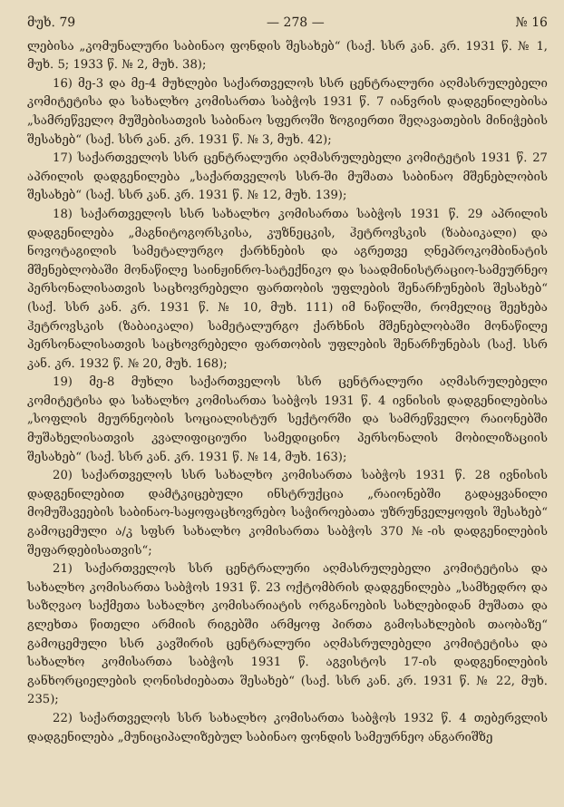მუხ. 79 — 278 — № 16
ლებისა „კომუნალური საბინაო ფონდის შესახებ“ (საქ. სსრ კან. კრ. 1931 წ. № 1, მუხ. 5; 1933 წ. № 2, მუხ. 38);
16) მე-3 და მე-4 მუხლები საქართველოს სსრ ცენტრალური აღმასრულებელი კომიტეტისა და სახალხო კომისართა საბჭოს 1931 წ. 7 იანვრის დადგენილებისა „სამრეწველო მუშებისათვის საბინაო სფეროში ზოგიერთი შეღავათების მინიჭების შესახებ“ (საქ. სსრ კან. კრ. 1931 წ. № 3, მუხ. 42);
17) საქართველოს სსრ ცენტრალური აღმასრულებელი კომიტეტის 1931 წ. 27 აპრილის დადგენილება „საქართველოს სსრ-ში მუშათა საბინაო მშენებლობის შესახებ“ (საქ. სსრ კან. კრ. 1931 წ. № 12, მუხ. 139);
18) საქართველოს სსრ სახალხო კომისართა საბჭოს 1931 წ. 29 აპრილის დადგენილება „მაგნიტოგორსკისა, კუზნეცკის, ჰეტროვსკის (ზაბაიკალი) და ნოვოტაგილის სამეტალურგო ქარხნების და აგრეთვე ღნეპროკომბინატის მშენებლობაში მონაწილე საინჟინრო-სატექნიკო და საადმინისტრაციო-სამეურნეო პერსონალისათვის საცხოვრებელი ფართობის უფლების შენარჩუნების შესახებ“ (საქ. სსრ კან. კრ. 1931 წ. № 10, მუხ. 111) იმ ნაწილში, რომელიც შეეხება ჰეტროვსკის (ზაბაიკალი) სამეტალურგო ქარხნის მშენებლობაში მონაწილე პერსონალისათვის საცხოვრებელი ფართობის უფლების შენარჩუნებას (საქ. სსრ კან. კრ. 1932 წ. № 20, მუხ. 168);
19) მე-8 მუხლი საქართველოს სსრ ცენტრალური აღმასრულებელი კომიტეტისა და სახალხო კომისართა საბჭოს 1931 წ. 4 ივნისის დადგენილებისა „სოფლის მეურნეობის სოციალისტურ სექტორში და სამრეწველო რაიონებში მუშახელისათვის კვალიფიციური სამედიცინო პერსონალის მობილიზაციის შესახებ“ (საქ. სსრ კან. კრ. 1931 წ. № 14, მუხ. 163);
20) საქართველოს სსრ სახალხო კომისართა საბჭოს 1931 წ. 28 ივნისის დადგენილებით დამტკიცებული ინსტრუქცია „რაიონებში გადაყვანილი მომუშავეების საბინაო-საყოფაცხოვრებო საჭიროებათა უზრუნველყოფის შესახებ“ გამოცემული ა/კ სფსრ სახალხო კომისართა საბჭოს 370 №-ის დადგენილების შეფარდებისათვის“;
21) საქართველოს სსრ ცენტრალური აღმასრულებელი კომიტეტისა და სახალხო კომისართა საბჭოს 1931 წ. 23 ოქტომბრის დადგენილება „სამხედრო და საზღვაო საქმეთა სახალხო კომისარიატის ორგანოების სახლებიდან მუშათა და გლეხთა წითელი არმიის რიგებში არმყოფ პირთა გამოსახლების თაობაზე“ გამოცემული სსრ კავშირის ცენტრალური აღმასრულებელი კომიტეტისა და სახალხო კომისართა საბჭოს 1931 წ. აგვისტოს 17-ის დადგენილების განხორციელების ღონისძიებათა შესახებ“ (საქ. სსრ კან. კრ. 1931 წ. № 22, მუხ. 235);
22) საქართველოს სსრ სახალხო კომისართა საბჭოს 1932 წ. 4 თებერვლის დადგენილება „მუნიციპალიზებულ საბინაო ფონდის სამეურნეო ანგარიშზე